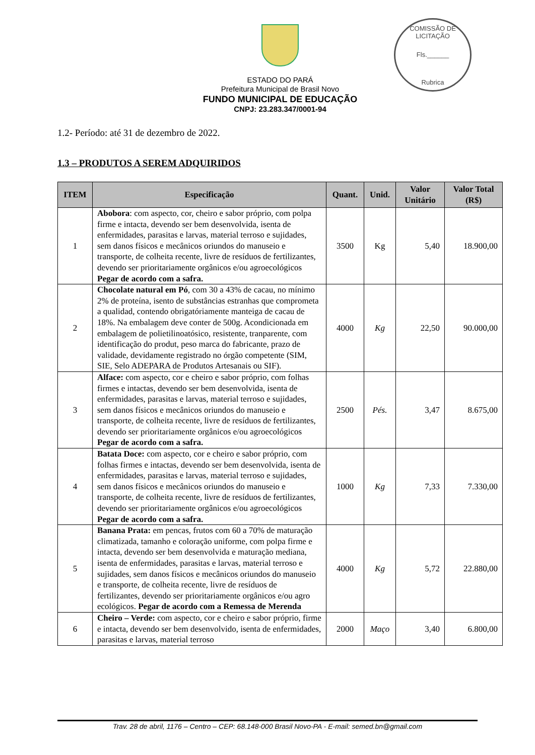COMISSÃO DE LICITAÇÃO
Fls.______
Rubrica
ESTADO DO PARÁ
Prefeitura Municipal de Brasil Novo
FUNDO MUNICIPAL DE EDUCAÇÃO
CNPJ: 23.283.347/0001-94
1.2- Período: até 31 de dezembro de 2022.
1.3 – PRODUTOS A SEREM ADQUIRIDOS
| ITEM | Especificação | Quant. | Unid. | Valor Unitário | Valor Total (R$) |
| --- | --- | --- | --- | --- | --- |
| 1 | Abobora : com aspecto, cor, cheiro e sabor próprio, com polpa firme e intacta, devendo ser bem desenvolvida, isenta de enfermidades, parasitas e larvas, material terroso e sujidades, sem danos físicos e mecânicos oriundos do manuseio e transporte, de colheita recente, livre de resíduos de fertilizantes, devendo ser prioritariamente orgânicos e/ou agroecológicos Pegar de acordo com a safra. | 3500 | Kg | 5,40 | 18.900,00 |
| 2 | Chocolate natural em Pó , com 30 a 43% de cacau, no mínimo 2% de proteína, isento de substâncias estranhas que comprometa a qualidad, contendo obrigatóriamente manteiga de cacau de 18%. Na embalagem deve conter de 500g. Acondicionada em embalagem de polietilinoatósico, resistente, tranparente, com identificação do produt, peso marca do fabricante, prazo de validade, devidamente registrado no órgão competente (SIM, SIE, Selo ADEPARA de Produtos Artesanais ou SIF). | 4000 | Kg | 22,50 | 90.000,00 |
| 3 | Alface: com aspecto, cor e cheiro e sabor próprio, com folhas firmes e intactas, devendo ser bem desenvolvida, isenta de enfermidades, parasitas e larvas, material terroso e sujidades, sem danos físicos e mecânicos oriundos do manuseio e transporte, de colheita recente, livre de resíduos de fertilizantes, devendo ser prioritariamente orgânicos e/ou agroecológicos Pegar de acordo com a safra. | 2500 | Pés. | 3,47 | 8.675,00 |
| 4 | Batata Doce: com aspecto, cor e cheiro e sabor próprio, com folhas firmes e intactas, devendo ser bem desenvolvida, isenta de enfermidades, parasitas e larvas, material terroso e sujidades, sem danos físicos e mecânicos oriundos do manuseio e transporte, de colheita recente, livre de resíduos de fertilizantes, devendo ser prioritariamente orgânicos e/ou agroecológicos Pegar de acordo com a safra. | 1000 | Kg | 7,33 | 7.330,00 |
| 5 | Banana Prata: em pencas, frutos com 60 a 70% de maturação climatizada, tamanho e coloração uniforme, com polpa firme e intacta, devendo ser bem desenvolvida e maturação mediana, isenta de enfermidades, parasitas e larvas, material terroso e sujidades, sem danos físicos e mecânicos oriundos do manuseio e transporte, de colheita recente, livre de resíduos de fertilizantes, devendo ser prioritariamente orgânicos e/ou agro ecológicos. Pegar de acordo com a Remessa de Merenda | 4000 | Kg | 5,72 | 22.880,00 |
| 6 | Cheiro – Verde: com aspecto, cor e cheiro e sabor próprio, firme e intacta, devendo ser bem desenvolvido, isenta de enfermidades, parasitas e larvas, material terroso | 2000 | Maço | 3,40 | 6.800,00 |
Trav. 28 de abril, 1176 – Centro – CEP: 68.148-000 Brasil Novo-PA - E-mail: semed.bn@gmail.com